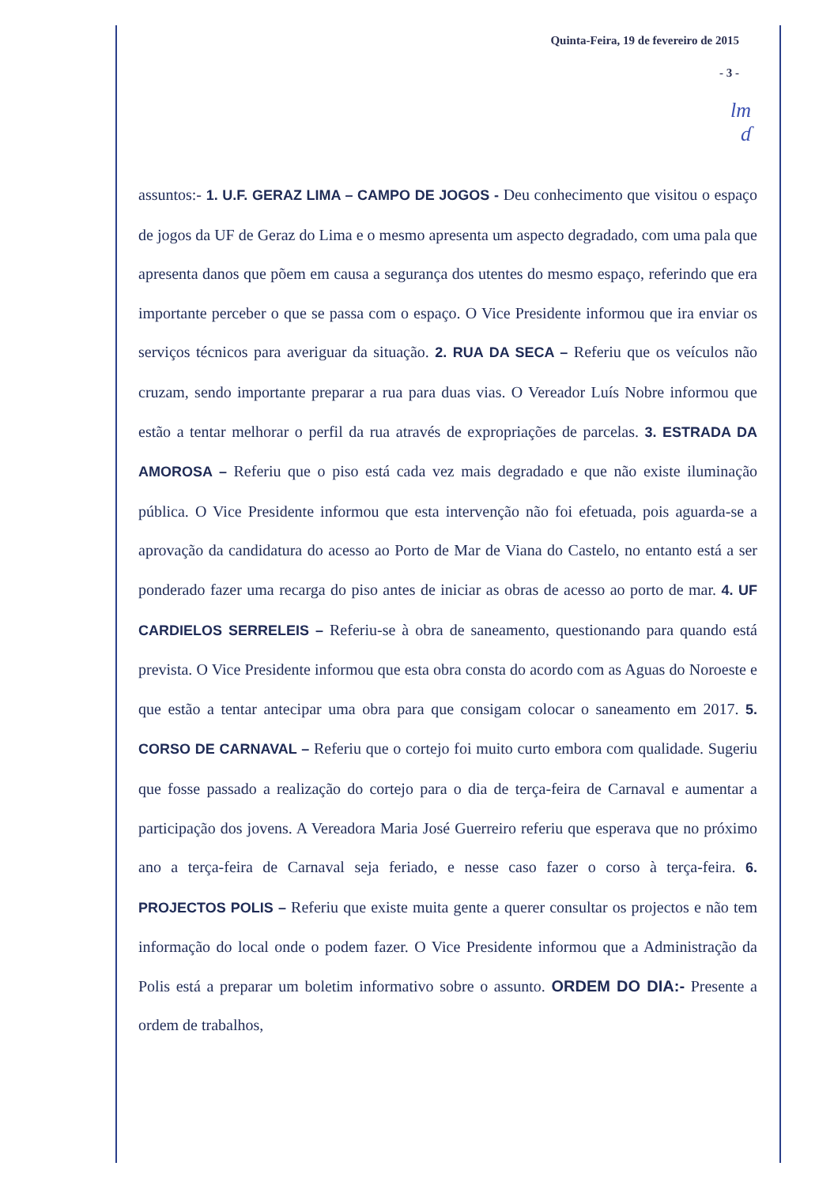Quinta-Feira, 19 de fevereiro de 2015
- 3 -
lm
ɗ
assuntos:- 1. U.F. GERAZ LIMA – CAMPO DE JOGOS - Deu conhecimento que visitou o espaço de jogos da UF de Geraz do Lima e o mesmo apresenta um aspecto degradado, com uma pala que apresenta danos que põem em causa a segurança dos utentes do mesmo espaço, referindo que era importante perceber o que se passa com o espaço. O Vice Presidente informou que ira enviar os serviços técnicos para averiguar da situação. 2. RUA DA SECA – Referiu que os veículos não cruzam, sendo importante preparar a rua para duas vias. O Vereador Luís Nobre informou que estão a tentar melhorar o perfil da rua através de expropriações de parcelas. 3. ESTRADA DA AMOROSA – Referiu que o piso está cada vez mais degradado e que não existe iluminação pública. O Vice Presidente informou que esta intervenção não foi efetuada, pois aguarda-se a aprovação da candidatura do acesso ao Porto de Mar de Viana do Castelo, no entanto está a ser ponderado fazer uma recarga do piso antes de iniciar as obras de acesso ao porto de mar. 4. UF CARDIELOS SERRELEIS – Referiu-se à obra de saneamento, questionando para quando está prevista. O Vice Presidente informou que esta obra consta do acordo com as Aguas do Noroeste e que estão a tentar antecipar uma obra para que consigam colocar o saneamento em 2017. 5. CORSO DE CARNAVAL – Referiu que o cortejo foi muito curto embora com qualidade. Sugeriu que fosse passado a realização do cortejo para o dia de terça-feira de Carnaval e aumentar a participação dos jovens. A Vereadora Maria José Guerreiro referiu que esperava que no próximo ano a terça-feira de Carnaval seja feriado, e nesse caso fazer o corso à terça-feira. 6. PROJECTOS POLIS – Referiu que existe muita gente a querer consultar os projectos e não tem informação do local onde o podem fazer. O Vice Presidente informou que a Administração da Polis está a preparar um boletim informativo sobre o assunto. ORDEM DO DIA:- Presente a ordem de trabalhos,